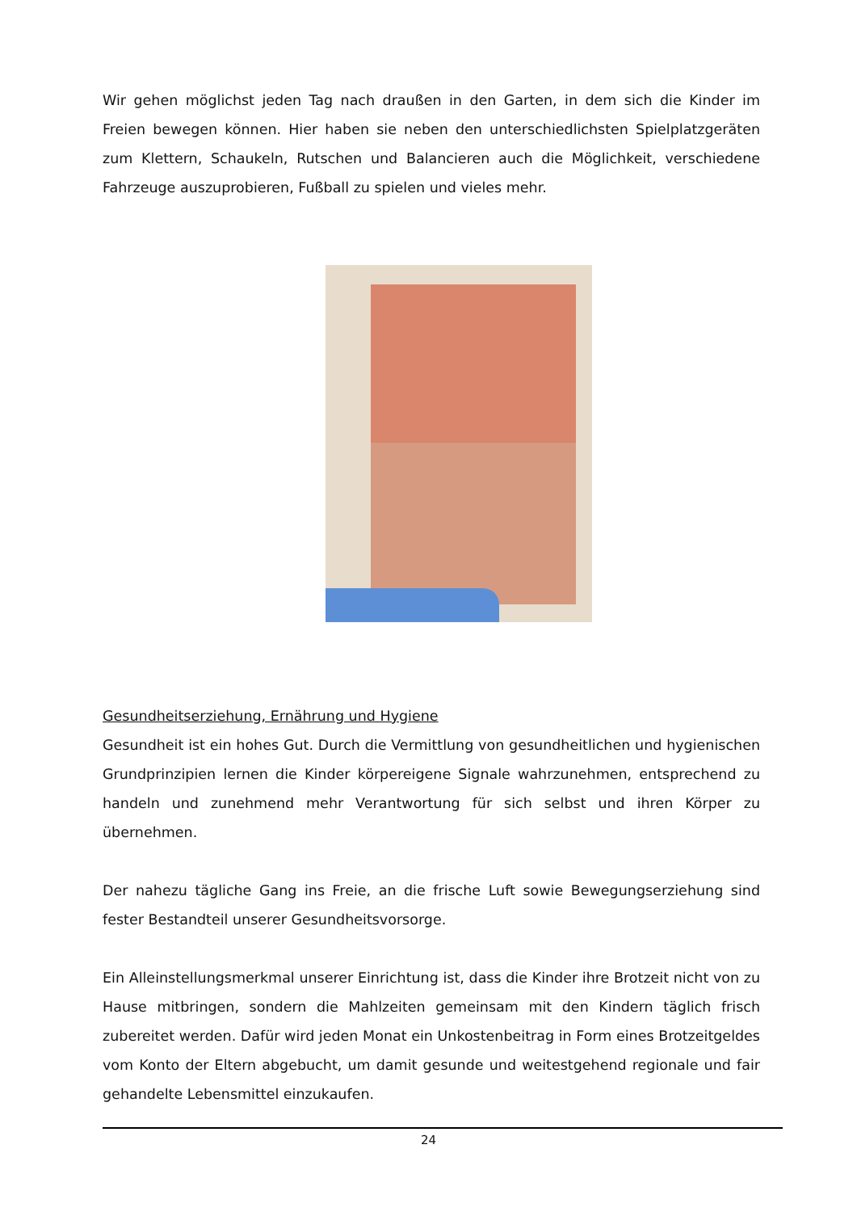Wir gehen möglichst jeden Tag nach draußen in den Garten, in dem sich die Kinder im Freien bewegen können. Hier haben sie neben den unterschiedlichsten Spielplatzgeräten zum Klettern, Schaukeln, Rutschen und Balancieren auch die Möglichkeit, verschiedene Fahrzeuge auszuprobieren, Fußball zu spielen und vieles mehr.
Gesundheitserziehung, Ernährung und Hygiene
Gesundheit ist ein hohes Gut. Durch die Vermittlung von gesundheitlichen und hygienischen Grundprinzipien lernen die Kinder körpereigene Signale wahrzunehmen, entsprechend zu handeln und zunehmend mehr Verantwortung für sich selbst und ihren Körper zu übernehmen.
Der nahezu tägliche Gang ins Freie, an die frische Luft sowie Bewegungserziehung sind fester Bestandteil unserer Gesundheitsvorsorge.
Ein Alleinstellungsmerkmal unserer Einrichtung ist, dass die Kinder ihre Brotzeit nicht von zu Hause mitbringen, sondern die Mahlzeiten gemeinsam mit den Kindern täglich frisch zubereitet werden. Dafür wird jeden Monat ein Unkostenbeitrag in Form eines Brotzeitgeldes vom Konto der Eltern abgebucht, um damit gesunde und weitestgehend regionale und fair gehandelte Lebensmittel einzukaufen.
24